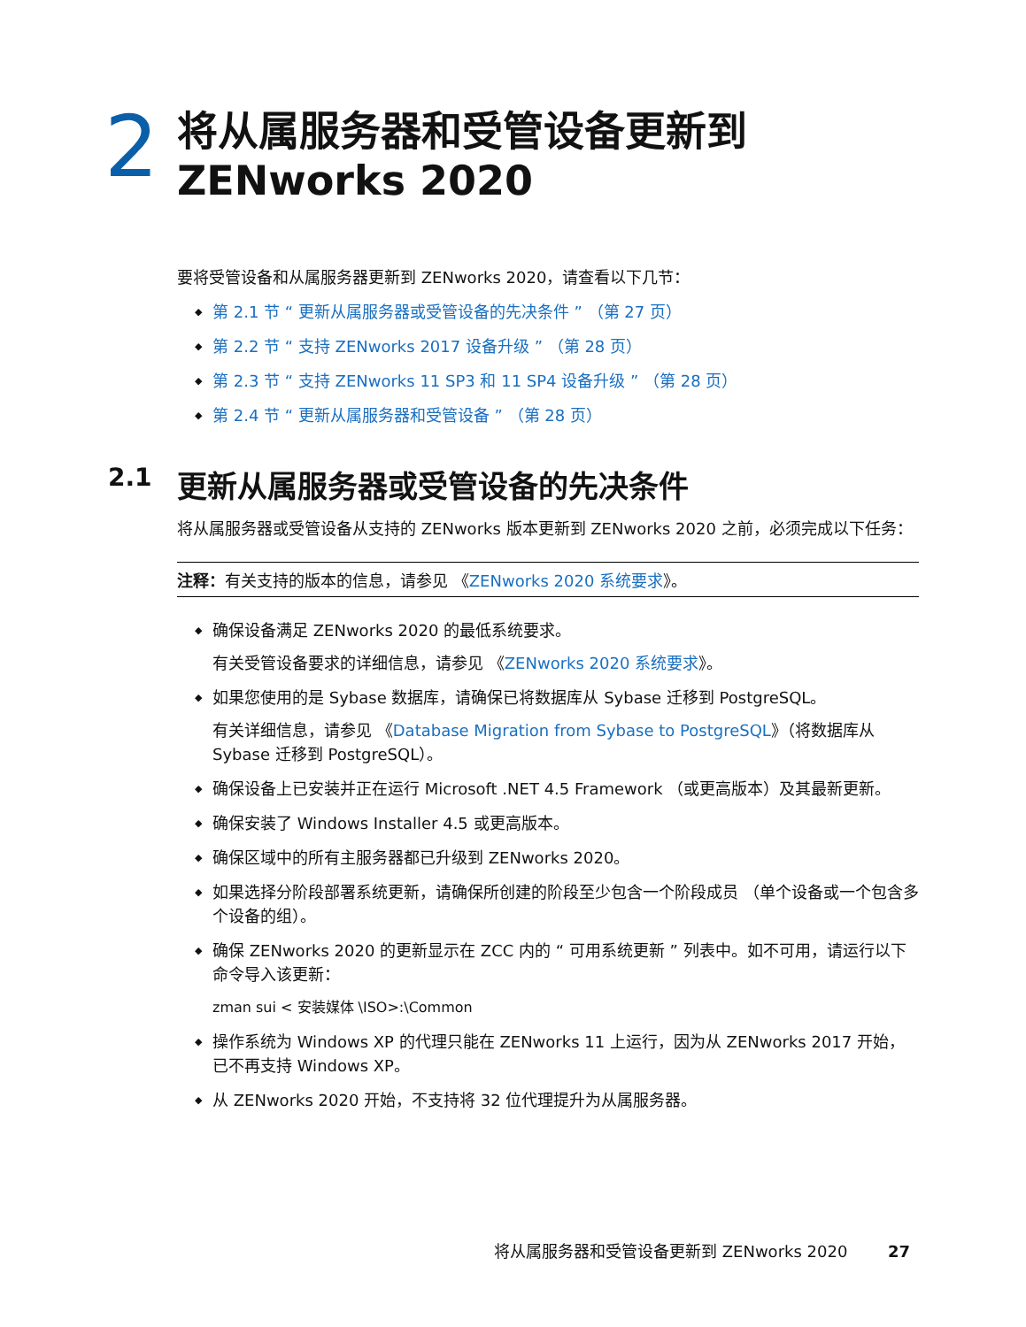2
将从属服务器和受管设备更新到
ZENworks 2020
要将受管设备和从属服务器更新到 ZENworks 2020，请查看以下几节：
◆ 第 2.1 节 “ 更新从属服务器或受管设备的先决条件 ” （第 27 页）
◆ 第 2.2 节 “ 支持 ZENworks 2017 设备升级 ” （第 28 页）
◆ 第 2.3 节 “ 支持 ZENworks 11 SP3 和 11 SP4 设备升级 ” （第 28 页）
◆ 第 2.4 节 “ 更新从属服务器和受管设备 ” （第 28 页）
2.1 更新从属服务器或受管设备的先决条件
将从属服务器或受管设备从支持的 ZENworks 版本更新到 ZENworks 2020 之前，必须完成以下任务：
注释：有关支持的版本的信息，请参见 《ZENworks 2020 系统要求》。
◆ 确保设备满足 ZENworks 2020 的最低系统要求。
有关受管设备要求的详细信息，请参见 《ZENworks 2020 系统要求》。
◆ 如果您使用的是 Sybase 数据库，请确保已将数据库从 Sybase 迁移到 PostgreSQL。
有关详细信息，请参见 《Database Migration from Sybase to PostgreSQL》（将数据库从 Sybase 迁移到 PostgreSQL）。
◆ 确保设备上已安装并正在运行 Microsoft .NET 4.5 Framework （或更高版本）及其最新更新。
◆ 确保安装了 Windows Installer 4.5 或更高版本。
◆ 确保区域中的所有主服务器都已升级到 ZENworks 2020。
◆ 如果选择分阶段部署系统更新，请确保所创建的阶段至少包含一个阶段成员 （单个设备或一个包含多个设备的组）。
◆ 确保 ZENworks 2020 的更新显示在 ZCC 内的 “ 可用系统更新 ” 列表中。如不可用，请运行以下命令导入该更新：
zman sui < 安装媒体 \ISO>:\Common
◆ 操作系统为 Windows XP 的代理只能在 ZENworks 11 上运行，因为从 ZENworks 2017 开始，已不再支持 Windows XP。
◆ 从 ZENworks 2020 开始，不支持将 32 位代理提升为从属服务器。
将从属服务器和受管设备更新到 ZENworks 2020 27